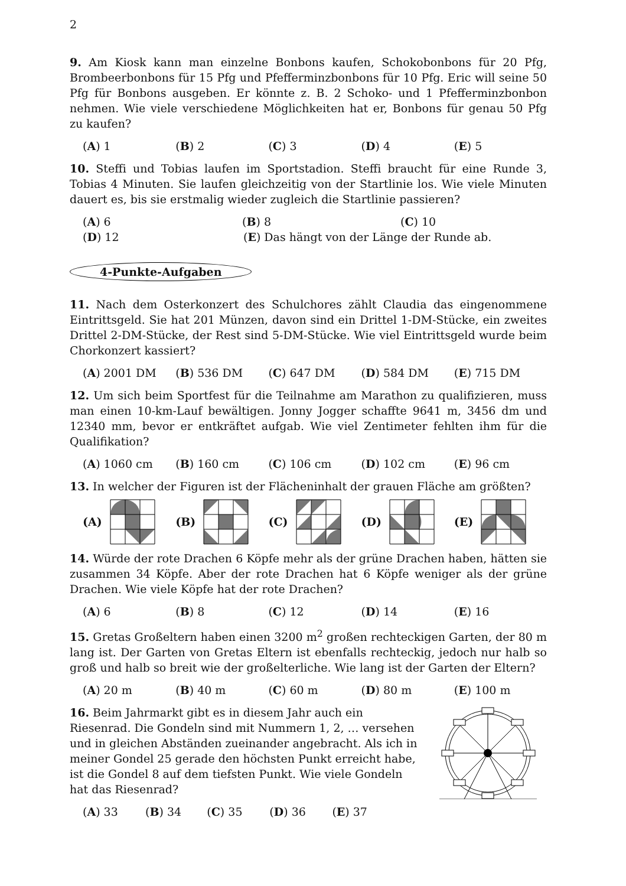2
9. Am Kiosk kann man einzelne Bonbons kaufen, Schokobonbons für 20 Pfg, Brombeerbonbons für 15 Pfg und Pfefferminzbonbons für 10 Pfg. Eric will seine 50 Pfg für Bonbons ausgeben. Er könnte z. B. 2 Schoko- und 1 Pfefferminzbonbon nehmen. Wie viele verschiedene Möglichkeiten hat er, Bonbons für genau 50 Pfg zu kaufen?
(A) 1 (B) 2 (C) 3 (D) 4 (E) 5
10. Steffi und Tobias laufen im Sportstadion. Steffi braucht für eine Runde 3, Tobias 4 Minuten. Sie laufen gleichzeitig von der Startlinie los. Wie viele Minuten dauert es, bis sie erstmalig wieder zugleich die Startlinie passieren?
(A) 6 (B) 8 (C) 10
(D) 12 (E) Das hängt von der Länge der Runde ab.
4-Punkte-Aufgaben
11. Nach dem Osterkonzert des Schulchores zählt Claudia das eingenommene Eintrittsgeld. Sie hat 201 Münzen, davon sind ein Drittel 1-DM-Stücke, ein zweites Drittel 2-DM-Stücke, der Rest sind 5-DM-Stücke. Wie viel Eintrittsgeld wurde beim Chorkonzert kassiert?
(A) 2001 DM (B) 536 DM (C) 647 DM (D) 584 DM (E) 715 DM
12. Um sich beim Sportfest für die Teilnahme am Marathon zu qualifizieren, muss man einen 10-km-Lauf bewältigen. Jonny Jogger schaffte 9641 m, 3456 dm und 12340 mm, bevor er entkräftet aufgab. Wie viel Zentimeter fehlten ihm für die Qualifikation?
(A) 1060 cm (B) 160 cm (C) 106 cm (D) 102 cm (E) 96 cm
13. In welcher der Figuren ist der Flächeninhalt der grauen Fläche am größten?
(A) (B) (C) (D) (E)
14. Würde der rote Drachen 6 Köpfe mehr als der grüne Drachen haben, hätten sie zusammen 34 Köpfe. Aber der rote Drachen hat 6 Köpfe weniger als der grüne Drachen. Wie viele Köpfe hat der rote Drachen?
(A) 6 (B) 8 (C) 12 (D) 14 (E) 16
15. Gretas Großeltern haben einen 3200 m<sup>2</sup> großen rechteckigen Garten, der 80 m lang ist. Der Garten von Gretas Eltern ist ebenfalls rechteckig, jedoch nur halb so groß und halb so breit wie der großelterliche. Wie lang ist der Garten der Eltern?
(A) 20 m (B) 40 m (C) 60 m (D) 80 m (E) 100 m
16. Beim Jahrmarkt gibt es in diesem Jahr auch ein Riesenrad. Die Gondeln sind mit Nummern 1, 2, … versehen und in gleichen Abständen zueinander angebracht. Als ich in meiner Gondel 25 gerade den höchsten Punkt erreicht habe, ist die Gondel 8 auf dem tiefsten Punkt. Wie viele Gondeln hat das Riesenrad?
(A) 33 (B) 34 (C) 35 (D) 36 (E) 37